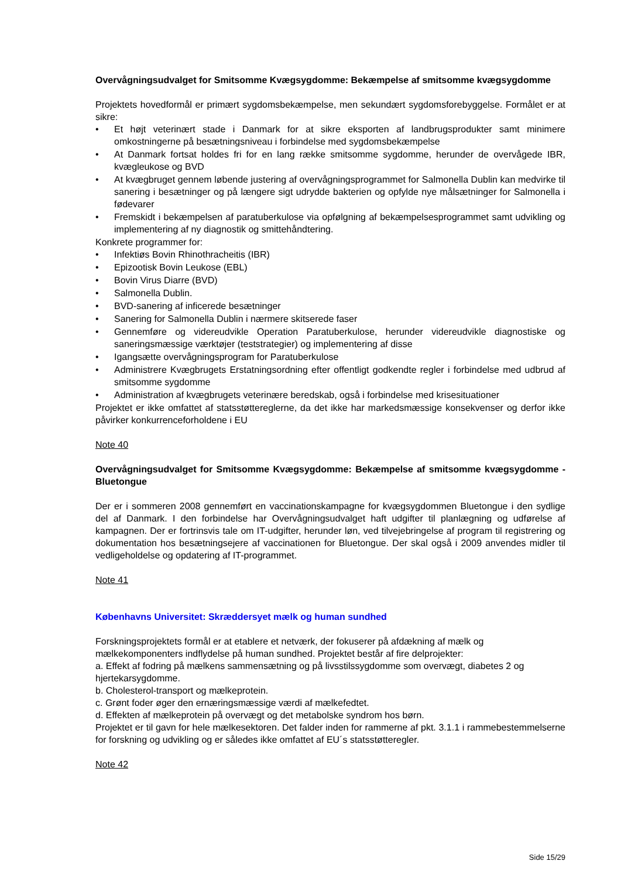Overvågningsudvalget for Smitsomme Kvægsygdomme: Bekæmpelse af smitsomme kvægsygdomme
Projektets hovedformål er primært sygdomsbekæmpelse, men sekundært sygdomsforebyggelse. Formålet er at sikre:
• Et højt veterinært stade i Danmark for at sikre eksporten af landbrugsprodukter samt minimere omkostningerne på besætningsniveau i forbindelse med sygdomsbekæmpelse
• At Danmark fortsat holdes fri for en lang række smitsomme sygdomme, herunder de overvågede IBR, kvægleukose og BVD
• At kvægbruget gennem løbende justering af overvågningsprogrammet for Salmonella Dublin kan medvirke til sanering i besætninger og på længere sigt udrydde bakterien og opfylde nye målsætninger for Salmonella i fødevarer
• Fremskidt i bekæmpelsen af paratuberkulose via opfølgning af bekæmpelsesprogrammet samt udvikling og implementering af ny diagnostik og smittehåndtering.
Konkrete programmer for:
• Infektiøs Bovin Rhinothracheitis (IBR)
• Epizootisk Bovin Leukose (EBL)
• Bovin Virus Diarre (BVD)
• Salmonella Dublin.
• BVD-sanering af inficerede besætninger
• Sanering for Salmonella Dublin i nærmere skitserede faser
• Gennemføre og videreudvikle Operation Paratuberkulose, herunder videreudvikle diagnostiske og saneringsmæssige værktøjer (teststrategier) og implementering af disse
• Igangsætte overvågningsprogram for Paratuberkulose
• Administrere Kvægbrugets Erstatningsordning efter offentligt godkendte regler i forbindelse med udbrud af smitsomme sygdomme
• Administration af kvægbrugets veterinære beredskab, også i forbindelse med krisesituationer
Projektet er ikke omfattet af statsstøttereglerne, da det ikke har markedsmæssige konsekvenser og derfor ikke påvirker konkurrenceforholdene i EU
Note 40
Overvågningsudvalget for Smitsomme Kvægsygdomme: Bekæmpelse af smitsomme kvægsygdomme - Bluetongue
Der er i sommeren 2008 gennemført en vaccinationskampagne for kvægsygdommen Bluetongue i den sydlige del af Danmark. I den forbindelse har Overvågningsudvalget haft udgifter til planlægning og udførelse af kampagnen. Der er fortrinsvis tale om IT-udgifter, herunder løn, ved tilvejebringelse af program til registrering og dokumentation hos besætningsejere af vaccinationen for Bluetongue. Der skal også i 2009 anvendes midler til vedligeholdelse og opdatering af IT-programmet.
Note 41
Københavns Universitet: Skræddersyet mælk og human sundhed
Forskningsprojektets formål er at etablere et netværk, der fokuserer på afdækning af mælk og mælkekomponenters indflydelse på human sundhed. Projektet består af fire delprojekter:
a. Effekt af fodring på mælkens sammensætning og på livsstilssygdomme som overvægt, diabetes 2 og hjertekarsygdomme.
b. Cholesterol-transport og mælkeprotein.
c. Grønt foder øger den ernæringsmæssige værdi af mælkefedtet.
d. Effekten af mælkeprotein på overvægt og det metabolske syndrom hos børn.
Projektet er til gavn for hele mælkesektoren. Det falder inden for rammerne af pkt. 3.1.1 i rammebestemmelserne for forskning og udvikling og er således ikke omfattet af EU´s statsstøtteregler.
Note 42
Side 15/29